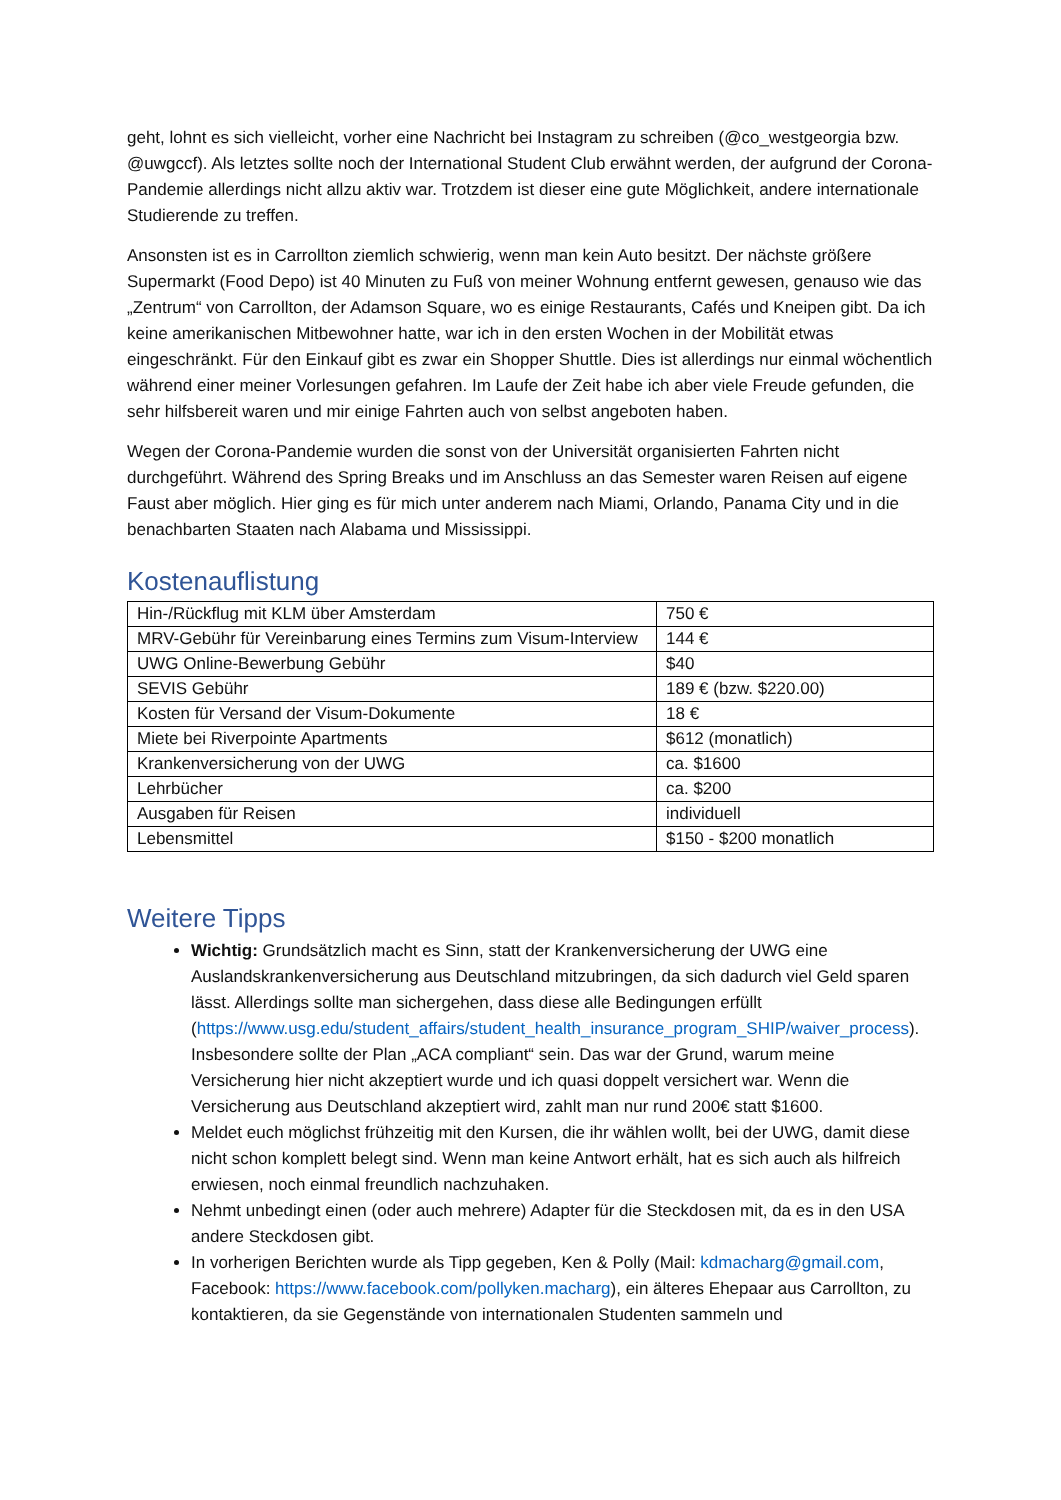geht, lohnt es sich vielleicht, vorher eine Nachricht bei Instagram zu schreiben (@co_westgeorgia bzw. @uwgccf). Als letztes sollte noch der International Student Club erwähnt werden, der aufgrund der Corona-Pandemie allerdings nicht allzu aktiv war. Trotzdem ist dieser eine gute Möglichkeit, andere internationale Studierende zu treffen.
Ansonsten ist es in Carrollton ziemlich schwierig, wenn man kein Auto besitzt. Der nächste größere Supermarkt (Food Depo) ist 40 Minuten zu Fuß von meiner Wohnung entfernt gewesen, genauso wie das „Zentrum“ von Carrollton, der Adamson Square, wo es einige Restaurants, Cafés und Kneipen gibt. Da ich keine amerikanischen Mitbewohner hatte, war ich in den ersten Wochen in der Mobilität etwas eingeschränkt. Für den Einkauf gibt es zwar ein Shopper Shuttle. Dies ist allerdings nur einmal wöchentlich während einer meiner Vorlesungen gefahren. Im Laufe der Zeit habe ich aber viele Freude gefunden, die sehr hilfsbereit waren und mir einige Fahrten auch von selbst angeboten haben.
Wegen der Corona-Pandemie wurden die sonst von der Universität organisierten Fahrten nicht durchgeführt. Während des Spring Breaks und im Anschluss an das Semester waren Reisen auf eigene Faust aber möglich. Hier ging es für mich unter anderem nach Miami, Orlando, Panama City und in die benachbarten Staaten nach Alabama und Mississippi.
Kostenauflistung
| Hin-/Rückflug mit KLM über Amsterdam | 750 € |
| MRV-Gebühr für Vereinbarung eines Termins zum Visum-Interview | 144 € |
| UWG Online-Bewerbung Gebühr | $40 |
| SEVIS Gebühr | 189 € (bzw. $220.00) |
| Kosten für Versand der Visum-Dokumente | 18 € |
| Miete bei Riverpointe Apartments | $612 (monatlich) |
| Krankenversicherung von der UWG | ca. $1600 |
| Lehrbücher | ca. $200 |
| Ausgaben für Reisen | individuell |
| Lebensmittel | $150 - $200 monatlich |
Weitere Tipps
Wichtig: Grundsätzlich macht es Sinn, statt der Krankenversicherung der UWG eine Auslandskrankenversicherung aus Deutschland mitzubringen, da sich dadurch viel Geld sparen lässt. Allerdings sollte man sichergehen, dass diese alle Bedingungen erfüllt (https://www.usg.edu/student_affairs/student_health_insurance_program_SHIP/waiver_process). Insbesondere sollte der Plan „ACA compliant“ sein. Das war der Grund, warum meine Versicherung hier nicht akzeptiert wurde und ich quasi doppelt versichert war. Wenn die Versicherung aus Deutschland akzeptiert wird, zahlt man nur rund 200€ statt $1600.
Meldet euch möglichst frühzeitig mit den Kursen, die ihr wählen wollt, bei der UWG, damit diese nicht schon komplett belegt sind. Wenn man keine Antwort erhält, hat es sich auch als hilfreich erwiesen, noch einmal freundlich nachzuhaken.
Nehmt unbedingt einen (oder auch mehrere) Adapter für die Steckdosen mit, da es in den USA andere Steckdosen gibt.
In vorherigen Berichten wurde als Tipp gegeben, Ken & Polly (Mail: kdmacharg@gmail.com, Facebook: https://www.facebook.com/pollyken.macharg), ein älteres Ehepaar aus Carrollton, zu kontaktieren, da sie Gegenstände von internationalen Studenten sammeln und